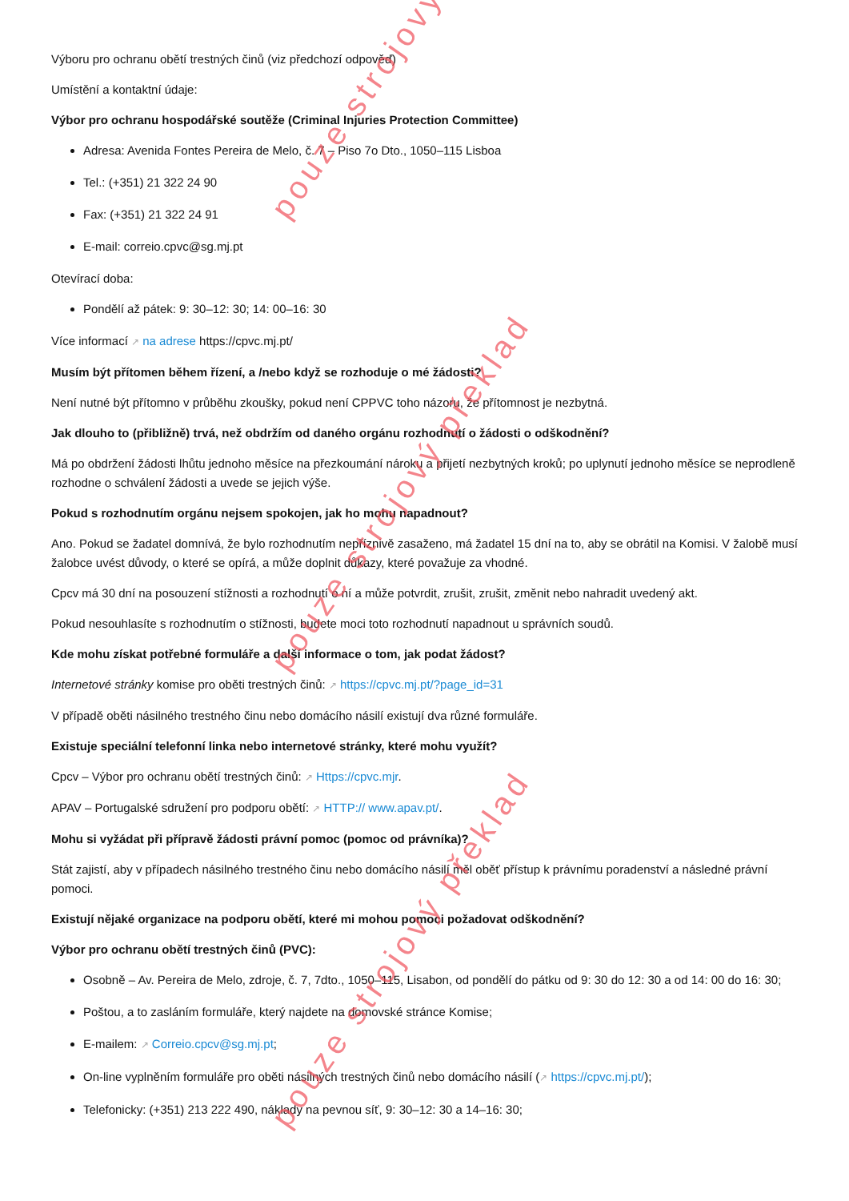pouze strojový
pouze strojový překlad
pouze strojový překlad
Výboru pro ochranu obětí trestných činů (viz předchozí odpověď)
Umístění a kontaktní údaje:
Výbor pro ochranu hospodářské soutěže (Criminal Injuries Protection Committee)
Adresa: Avenida Fontes Pereira de Melo, č. 7 – Piso 7o Dto., 1050–115 Lisboa
Tel.: (+351) 21 322 24 90
Fax: (+351) 21 322 24 91
E-mail: correio.cpvc@sg.mj.pt
Otevírací doba:
Pondělí až pátek: 9: 30–12: 30; 14: 00–16: 30
Více informací ↗ na adrese https://cpvc.mj.pt/
Musím být přítomen během řízení, a /nebo když se rozhoduje o mé žádosti?
Není nutné být přítomno v průběhu zkoušky, pokud není CPPVC toho názoru, že přítomnost je nezbytná.
Jak dlouho to (přibližně) trvá, než obdržím od daného orgánu rozhodnutí o žádosti o odškodnění?
Má po obdržení žádosti lhůtu jednoho měsíce na přezkoumání nároku a přijetí nezbytných kroků; po uplynutí jednoho měsíce se neprodleně rozhodne o schválení žádosti a uvede se jejich výše.
Pokud s rozhodnutím orgánu nejsem spokojen, jak ho mohu napadnout?
Ano. Pokud se žadatel domnívá, že bylo rozhodnutím nepříznivě zasaženo, má žadatel 15 dní na to, aby se obrátil na Komisi. V žalobě musí žalobce uvést důvody, o které se opírá, a může doplnit důkazy, které považuje za vhodné.
Cpcv má 30 dní na posouzení stížnosti a rozhodnutí o ní a může potvrdit, zrušit, zrušit, změnit nebo nahradit uvedený akt.
Pokud nesouhlasíte s rozhodnutím o stížnosti, budete moci toto rozhodnutí napadnout u správních soudů.
Kde mohu získat potřebné formuláře a další informace o tom, jak podat žádost?
Internetové stránky komise pro oběti trestných činů: ↗ https://cpvc.mj.pt/?page_id=31
V případě oběti násilného trestného činu nebo domácího násilí existují dva různé formuláře.
Existuje speciální telefonní linka nebo internetové stránky, které mohu využít?
Cpcv – Výbor pro ochranu obětí trestných činů: ↗ Https://cpvc.mjr.
APAV – Portugalské sdružení pro podporu obětí: ↗ HTTP:// www.apav.pt/.
Mohu si vyžádat při přípravě žádosti právní pomoc (pomoc od právníka)?
Stát zajistí, aby v případech násilného trestného činu nebo domácího násilí měl oběť přístup k právnímu poradenství a následné právní pomoci.
Existují nějaké organizace na podporu obětí, které mi mohou pomoci požadovat odškodnění?
Výbor pro ochranu obětí trestných činů (PVC):
Osobně – Av. Pereira de Melo, zdroje, č. 7, 7dto., 1050–115, Lisabon, od pondělí do pátku od 9: 30 do 12: 30 a od 14: 00 do 16: 30;
Poštou, a to zasláním formuláře, který najdete na domovské stránce Komise;
E-mailem: ↗ Correio.cpcv@sg.mj.pt;
On-line vyplněním formuláře pro oběti násilných trestných činů nebo domácího násilí (↗ https://cpvc.mj.pt/);
Telefonicky: (+351) 213 222 490, náklady na pevnou síť, 9: 30–12: 30 a 14–16: 30;